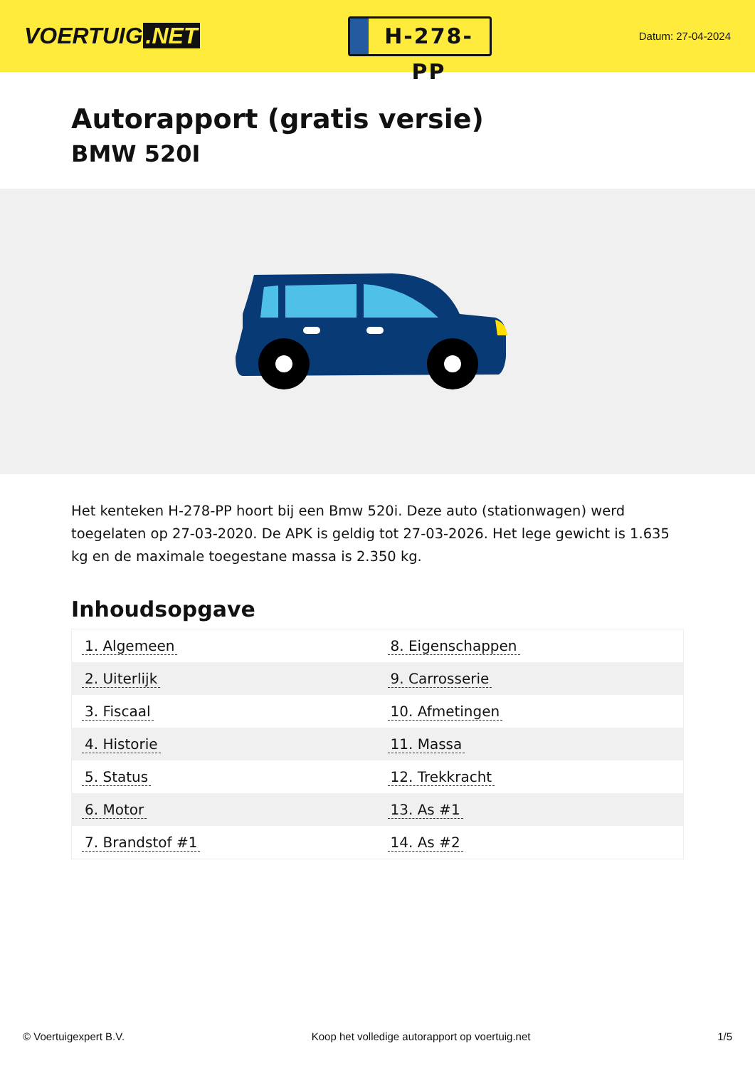VOERTUIG.NET
H-278-PP
Datum: 27-04-2024
Autorapport (gratis versie)
BMW 520I
Het kenteken H-278-PP hoort bij een Bmw 520i. Deze auto (stationwagen) werd toegelaten op 27-03-2020. De APK is geldig tot 27-03-2026. Het lege gewicht is 1.635 kg en de maximale toegestane massa is 2.350 kg.
Inhoudsopgave
| 1. Algemeen | 8. Eigenschappen |
| 2. Uiterlijk | 9. Carrosserie |
| 3. Fiscaal | 10. Afmetingen |
| 4. Historie | 11. Massa |
| 5. Status | 12. Trekkracht |
| 6. Motor | 13. As #1 |
| 7. Brandstof #1 | 14. As #2 |
© Voertuigexpert B.V. Koop het volledige autorapport op voertuig.net 1/5